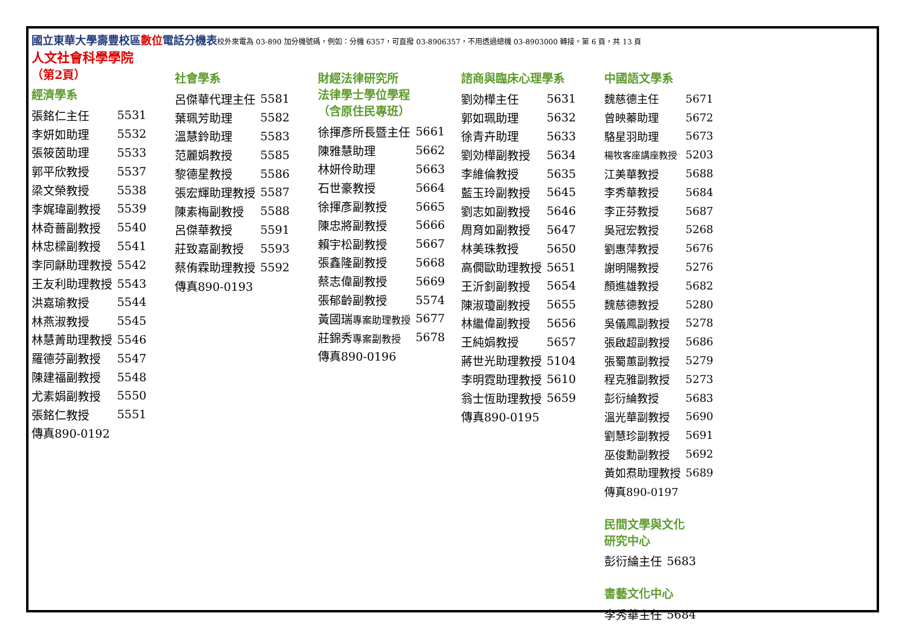國立東華大學壽豐校區 數位 電話分機表校外來電為 03-890 加分機號碼，例如：分機 6357，可直撥 03-8906357，不用透過總機 03-8903000 轉接。第 6 頁，共 13 頁
人文社會科學學院
（第2頁）
經濟學系
| 張銘仁主任 | 5531 |
| 李妍如助理 | 5532 |
| 張筱茵助理 | 5533 |
| 郭平欣教授 | 5537 |
| 梁文榮教授 | 5538 |
| 李娓瑋副教授 | 5539 |
| 林奇薔副教授 | 5540 |
| 林忠樑副教授 | 5541 |
| 李同龢助理教授 | 5542 |
| 王友利助理教授 | 5543 |
| 洪嘉瑜教授 | 5544 |
| 林燕淑教授 | 5545 |
| 林慧菁助理教授 | 5546 |
| 羅德芬副教授 | 5547 |
| 陳建福副教授 | 5548 |
| 尤素娟副教授 | 5550 |
| 張銘仁教授 | 5551 |
| 傳真890-0192 | |
社會學系
| 呂傑華代理主任 | 5581 |
| 葉珮芳助理 | 5582 |
| 溫慧鈴助理 | 5583 |
| 范麗娟教授 | 5585 |
| 黎德星教授 | 5586 |
| 張宏輝助理教授 | 5587 |
| 陳素梅副教授 | 5588 |
| 呂傑華教授 | 5591 |
| 莊致嘉副教授 | 5593 |
| 蔡侑霖助理教授 | 5592 |
| 傳真890-0193 | |
財經法律研究所
法律學士學位學程
（含原住民專班）
| 徐揮彥所長暨主任 | 5661 |
| 陳雅慧助理 | 5662 |
| 林妍伶助理 | 5663 |
| 石世豪教授 | 5664 |
| 徐揮彥副教授 | 5665 |
| 陳忠將副教授 | 5666 |
| 賴宇松副教授 | 5667 |
| 張鑫隆副教授 | 5668 |
| 蔡志偉副教授 | 5669 |
| 張郁齡副教授 | 5574 |
| 黃國瑞 專案助理教授 | 5677 |
| 莊錦秀 專案副教授 | 5678 |
| 傳真890-0196 | |
諮商與臨床心理學系
| 劉効樺主任 | 5631 |
| 郭如珮助理 | 5632 |
| 徐青卉助理 | 5633 |
| 劉効樺副教授 | 5634 |
| 李維倫教授 | 5635 |
| 藍玉玲副教授 | 5645 |
| 劉志如副教授 | 5646 |
| 周育如副教授 | 5647 |
| 林美珠教授 | 5650 |
| 高僩歐助理教授 | 5651 |
| 王沂釗副教授 | 5654 |
| 陳淑瓊副教授 | 5655 |
| 林繼偉副教授 | 5656 |
| 王純娟教授 | 5657 |
| 蔣世光助理教授 | 5104 |
| 李明霓助理教授 | 5610 |
| 翁士恆助理教授 | 5659 |
| 傳真890-0195 | |
中國語文學系
| 魏慈德主任 | 5671 |
| 曾映蓁助理 | 5672 |
| 駱星羽助理 | 5673 |
| 楊牧客座講座教授 | 5203 |
| 江美華教授 | 5688 |
| 李秀華教授 | 5684 |
| 李正芬教授 | 5687 |
| 吳冠宏教授 | 5268 |
| 劉惠萍教授 | 5676 |
| 謝明陽教授 | 5276 |
| 顏進雄教授 | 5682 |
| 魏慈德教授 | 5280 |
| 吳儀鳳副教授 | 5278 |
| 張啟超副教授 | 5686 |
| 張蜀蕙副教授 | 5279 |
| 程克雅副教授 | 5273 |
| 彭衍綸教授 | 5683 |
| 溫光華副教授 | 5690 |
| 劉慧珍副教授 | 5691 |
| 巫俊勳副教授 | 5692 |
| 黃如焄助理教授 | 5689 |
| 傳真890-0197 | |
民間文學與文化
研究中心
| 彭衍綸主任 | 5683 |
書藝文化中心
| 李秀華主任 | 5684 |